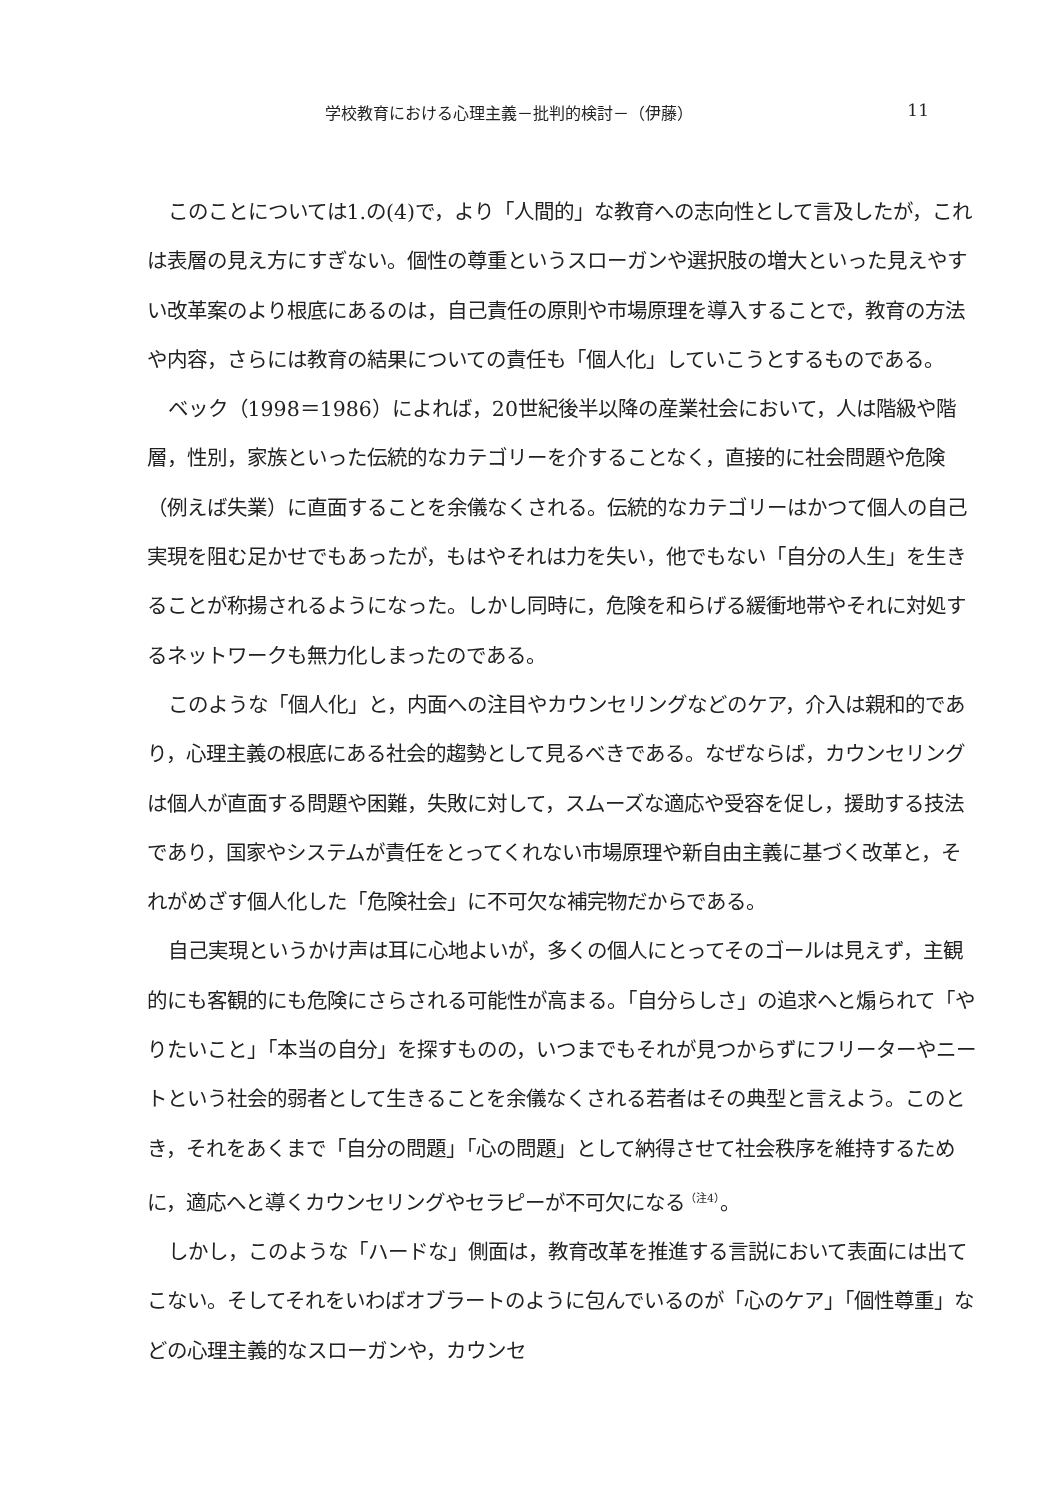学校教育における心理主義－批判的検討－（伊藤） 11
このことについては1.の(4)で，より「人間的」な教育への志向性として言及したが，これは表層の見え方にすぎない。個性の尊重というスローガンや選択肢の増大といった見えやすい改革案のより根底にあるのは，自己責任の原則や市場原理を導入することで，教育の方法や内容，さらには教育の結果についての責任も「個人化」していこうとするものである。
ベック（1998＝1986）によれば，20世紀後半以降の産業社会において，人は階級や階層，性別，家族といった伝統的なカテゴリーを介することなく，直接的に社会問題や危険（例えば失業）に直面することを余儀なくされる。伝統的なカテゴリーはかつて個人の自己実現を阻む足かせでもあったが，もはやそれは力を失い，他でもない「自分の人生」を生きることが称揚されるようになった。しかし同時に，危険を和らげる緩衝地帯やそれに対処するネットワークも無力化しまったのである。
このような「個人化」と，内面への注目やカウンセリングなどのケア，介入は親和的であり，心理主義の根底にある社会的趨勢として見るべきである。なぜならば，カウンセリングは個人が直面する問題や困難，失敗に対して，スムーズな適応や受容を促し，援助する技法であり，国家やシステムが責任をとってくれない市場原理や新自由主義に基づく改革と，それがめざす個人化した「危険社会」に不可欠な補完物だからである。
自己実現というかけ声は耳に心地よいが，多くの個人にとってそのゴールは見えず，主観的にも客観的にも危険にさらされる可能性が高まる。「自分らしさ」の追求へと煽られて「やりたいこと」「本当の自分」を探すものの，いつまでもそれが見つからずにフリーターやニートという社会的弱者として生きることを余儀なくされる若者はその典型と言えよう。このとき，それをあくまで「自分の問題」「心の問題」として納得させて社会秩序を維持するために，適応へと導くカウンセリングやセラピーが不可欠になる<sup>（注4）</sup>。
しかし，このような「ハードな」側面は，教育改革を推進する言説において表面には出てこない。そしてそれをいわばオブラートのように包んでいるのが「心のケア」「個性尊重」などの心理主義的なスローガンや，カウンセ